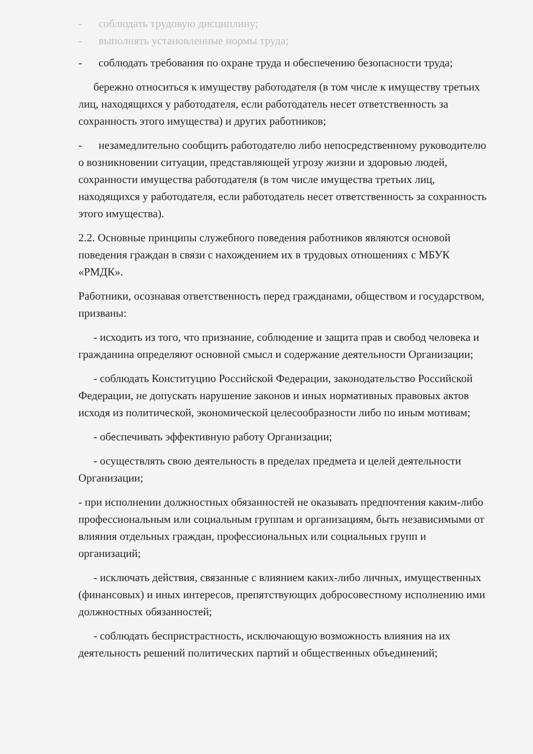- соблюдать трудовую дисциплину;
- выполнять установленные нормы труда;
- соблюдать требования по охране труда и обеспечению безопасности труда;
бережно относиться к имуществу работодателя (в том числе к имуществу третьих лиц, находящихся у работодателя, если работодатель несет ответственность за сохранность этого имущества) и других работников;
- незамедлительно сообщить работодателю либо непосредственному руководителю о возникновении ситуации, представляющей угрозу жизни и здоровью людей, сохранности имущества работодателя (в том числе имущества третьих лиц, находящихся у работодателя, если работодатель несет ответственность за сохранность этого имущества).
2.2. Основные принципы служебного поведения работников являются основой поведения граждан в связи с нахождением их в трудовых отношениях с МБУК «РМДК».
Работники, осознавая ответственность перед гражданами, обществом и государством, призваны:
- исходить из того, что признание, соблюдение и защита прав и свобод человека и гражданина определяют основной смысл и содержание деятельности Организации;
- соблюдать Конституцию Российской Федерации, законодательство Российской Федерации, не допускать нарушение законов и иных нормативных правовых актов исходя из политической, экономической целесообразности либо по иным мотивам;
- обеспечивать эффективную работу Организации;
- осуществлять свою деятельность в пределах предмета и целей деятельности Организации;
- при исполнении должностных обязанностей не оказывать предпочтения каким-либо профессиональным или социальным группам и организациям, быть независимыми от влияния отдельных граждан, профессиональных или социальных групп и организаций;
- исключать действия, связанные с влиянием каких-либо личных, имущественных (финансовых) и иных интересов, препятствующих добросовестному исполнению ими должностных обязанностей;
- соблюдать беспристрастность, исключающую возможность влияния на их деятельность решений политических партий и общественных объединений;